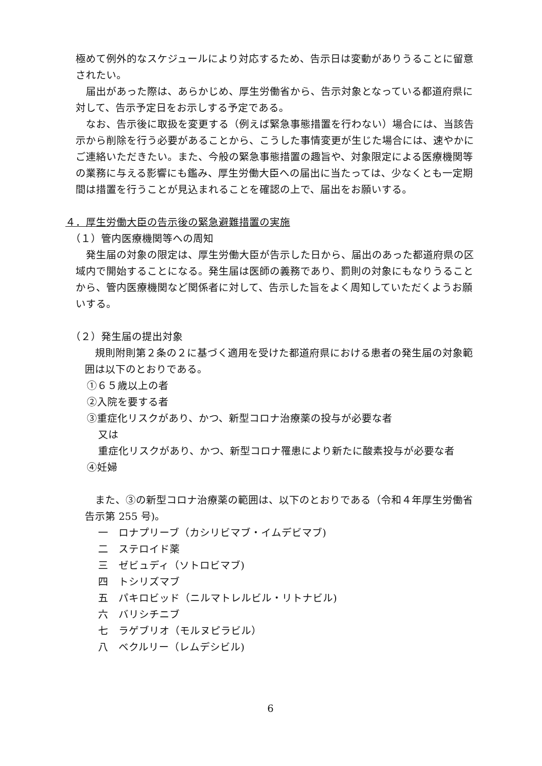極めて例外的なスケジュールにより対応するため、告示日は変動がありうることに留意されたい。
届出があった際は、あらかじめ、厚生労働省から、告示対象となっている都道府県に対して、告示予定日をお示しする予定である。
なお、告示後に取扱を変更する（例えば緊急事態措置を行わない）場合には、当該告示から削除を行う必要があることから、こうした事情変更が生じた場合には、速やかにご連絡いただきたい。また、今般の緊急事態措置の趣旨や、対象限定による医療機関等の業務に与える影響にも鑑み、厚生労働大臣への届出に当たっては、少なくとも一定期間は措置を行うことが見込まれることを確認の上で、届出をお願いする。
４．厚生労働大臣の告示後の緊急避難措置の実施
（１）管内医療機関等への周知
発生届の対象の限定は、厚生労働大臣が告示した日から、届出のあった都道府県の区域内で開始することになる。発生届は医師の義務であり、罰則の対象にもなりうることから、管内医療機関など関係者に対して、告示した旨をよく周知していただくようお願いする。
（２）発生届の提出対象
規則附則第２条の２に基づく適用を受けた都道府県における患者の発生届の対象範囲は以下のとおりである。
①６５歳以上の者
②入院を要する者
③重症化リスクがあり、かつ、新型コロナ治療薬の投与が必要な者
又は
重症化リスクがあり、かつ、新型コロナ罹患により新たに酸素投与が必要な者
④妊婦
また、③の新型コロナ治療薬の範囲は、以下のとおりである（令和４年厚生労働省告示第 255 号)。
一　ロナプリーブ（カシリビマブ・イムデビマブ)
二　ステロイド薬
三　ゼビュディ（ソトロビマブ)
四　トシリズマブ
五　パキロビッド（ニルマトレルビル・リトナビル)
六　バリシチニブ
七　ラゲブリオ（モルヌピラビル）
八　ベクルリー（レムデシビル)
6